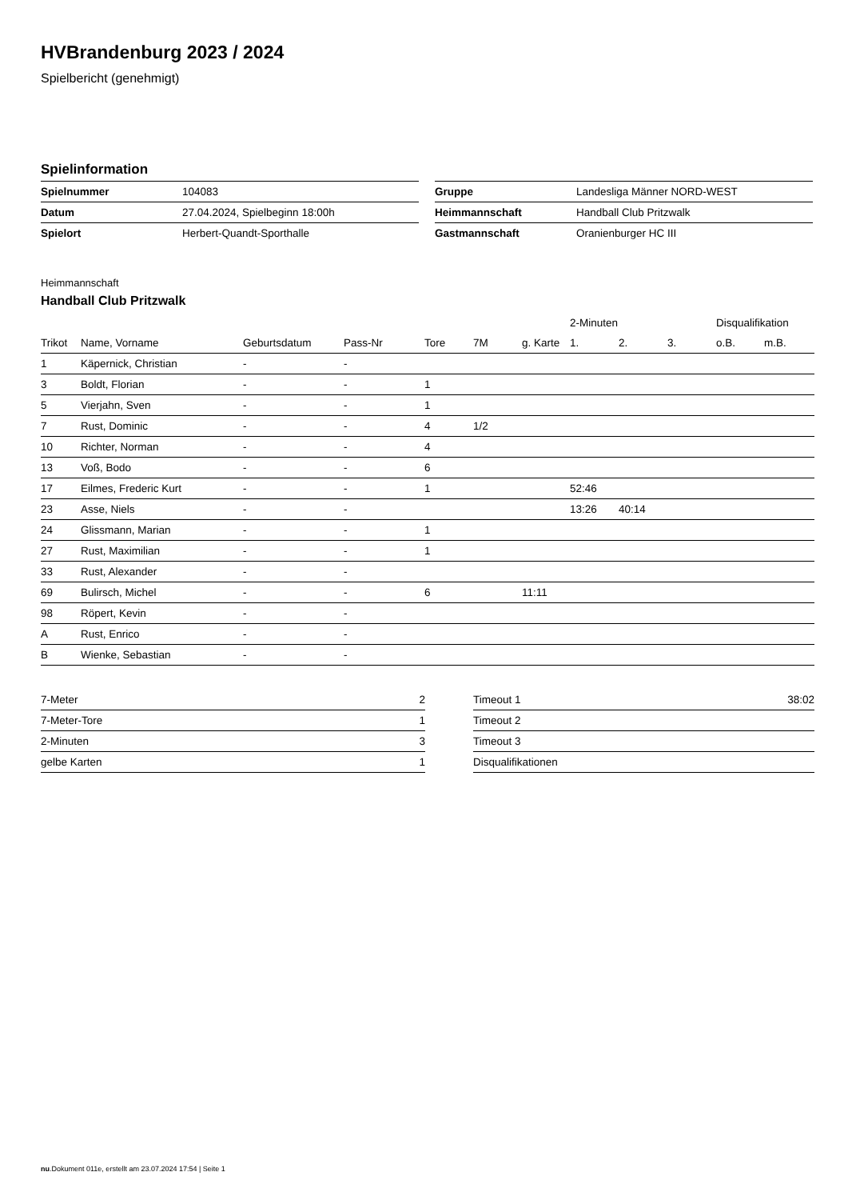HVBrandenburg 2023 / 2024
Spielbericht (genehmigt)
Spielinformation
| Spielnummer | 104083 |
| Datum | 27.04.2024, Spielbeginn 18:00h |
| Spielort | Herbert-Quandt-Sporthalle |
| Gruppe | Landesliga Männer NORD-WEST |
| Heimmannschaft | Handball Club Pritzwalk |
| Gastmannschaft | Oranienburger HC III |
Heimmannschaft
Handball Club Pritzwalk
| | | | | | | | 2-Minuten | | | Disqualifikation | |
| --- | --- | --- | --- | --- | --- | --- | --- | --- | --- | --- | --- |
| Trikot | Name, Vorname | Geburtsdatum | Pass-Nr | Tore | 7M | g. Karte | 1. | 2. | 3. | o.B. | m.B. |
| 1 | Käpernick, Christian | - | - | | | | | | | | |
| 3 | Boldt, Florian | - | - | 1 | | | | | | | |
| 5 | Vierjahn, Sven | - | - | 1 | | | | | | | |
| 7 | Rust, Dominic | - | - | 4 | 1/2 | | | | | | |
| 10 | Richter, Norman | - | - | 4 | | | | | | | |
| 13 | Voß, Bodo | - | - | 6 | | | | | | | |
| 17 | Eilmes, Frederic Kurt | - | - | 1 | | | 52:46 | | | | |
| 23 | Asse, Niels | - | - | | | | 13:26 | 40:14 | | | |
| 24 | Glissmann, Marian | - | - | 1 | | | | | | | |
| 27 | Rust, Maximilian | - | - | 1 | | | | | | | |
| 33 | Rust, Alexander | - | - | | | | | | | | |
| 69 | Bulirsch, Michel | - | - | 6 | | 11:11 | | | | | |
| 98 | Röpert, Kevin | - | - | | | | | | | | |
| A | Rust, Enrico | - | - | | | | | | | | |
| B | Wienke, Sebastian | - | - | | | | | | | | |
| 7-Meter | 2 |
| 7-Meter-Tore | 1 |
| 2-Minuten | 3 |
| gelbe Karten | 1 |
| Timeout 1 | 38:02 |
| Timeout 2 | |
| Timeout 3 | |
| Disqualifikationen | |
nu.Dokument 011e, erstellt am 23.07.2024 17:54 | Seite 1